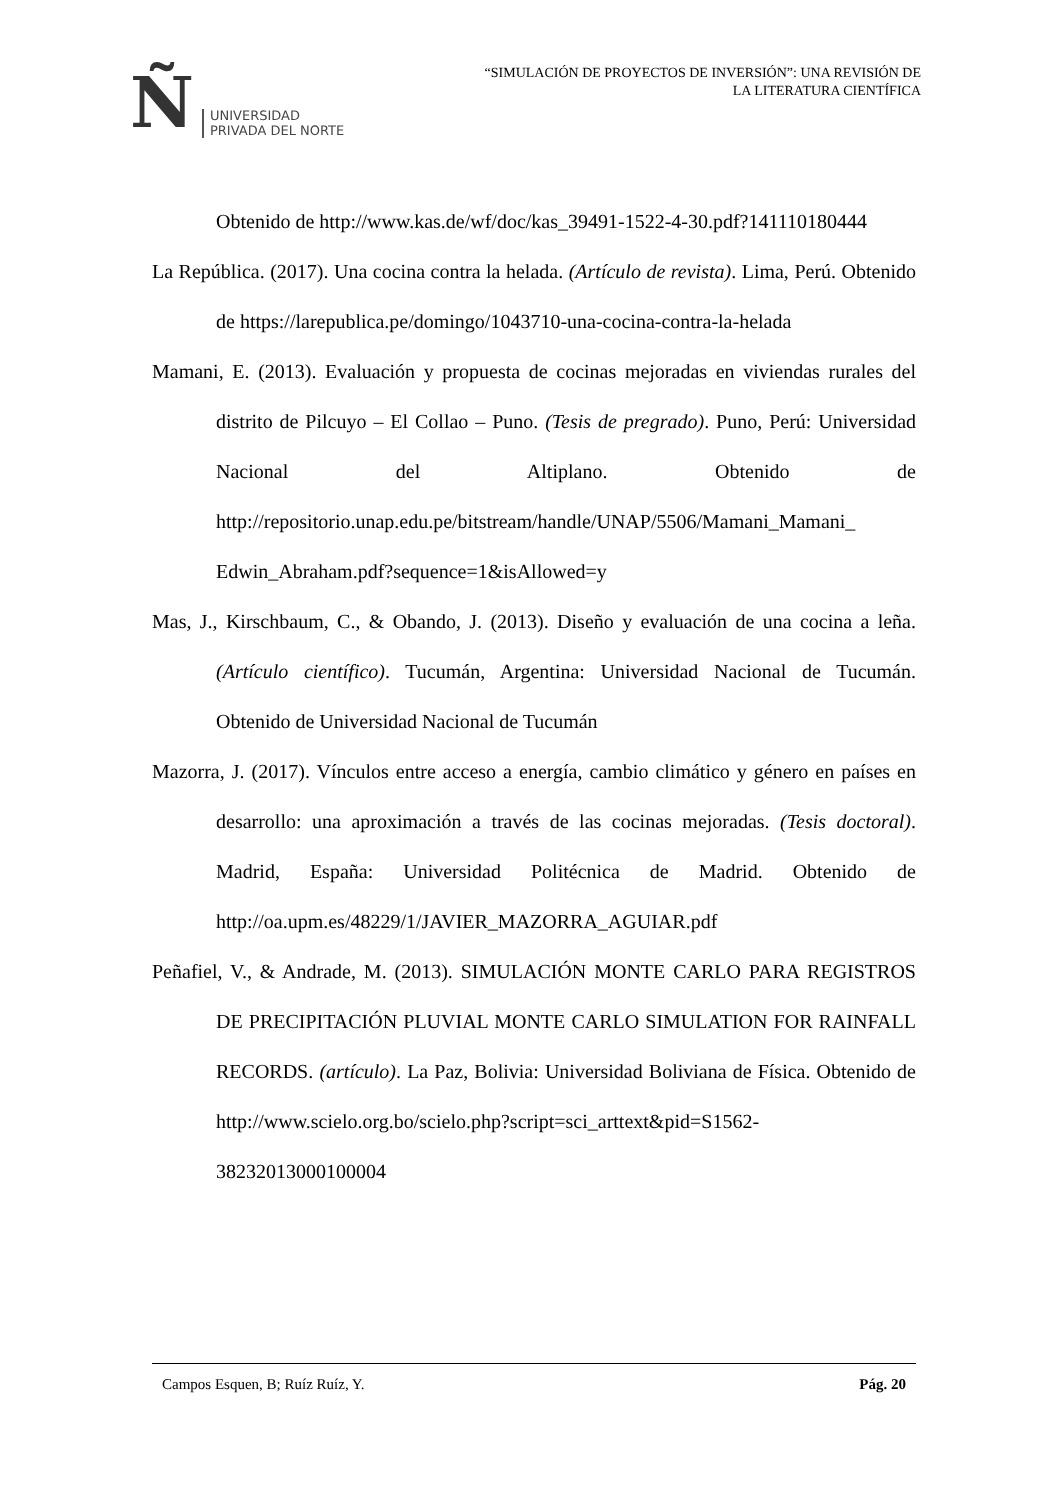Ñ UNIVERSIDAD
PRIVADA DEL NORTE
“SIMULACIÓN DE PROYECTOS DE INVERSIÓN”: UNA REVISIÓN DE
LA LITERATURA CIENTÍFICA
Obtenido de http://www.kas.de/wf/doc/kas_39491-1522-4-30.pdf?141110180444
La República. (2017). Una cocina contra la helada. (Artículo de revista). Lima, Perú. Obtenido de https://larepublica.pe/domingo/1043710-una-cocina-contra-la-helada
Mamani, E. (2013). Evaluación y propuesta de cocinas mejoradas en viviendas rurales del distrito de Pilcuyo – El Collao – Puno. (Tesis de pregrado). Puno, Perú: Universidad Nacional del Altiplano. Obtenido de http://repositorio.unap.edu.pe/bitstream/handle/UNAP/5506/Mamani_Mamani_ Edwin_Abraham.pdf?sequence=1&isAllowed=y
Mas, J., Kirschbaum, C., & Obando, J. (2013). Diseño y evaluación de una cocina a leña. (Artículo científico). Tucumán, Argentina: Universidad Nacional de Tucumán. Obtenido de Universidad Nacional de Tucumán
Mazorra, J. (2017). Vínculos entre acceso a energía, cambio climático y género en países en desarrollo: una aproximación a través de las cocinas mejoradas. (Tesis doctoral). Madrid, España: Universidad Politécnica de Madrid. Obtenido de http://oa.upm.es/48229/1/JAVIER_MAZORRA_AGUIAR.pdf
Peñafiel, V., & Andrade, M. (2013). SIMULACIÓN MONTE CARLO PARA REGISTROS DE PRECIPITACIÓN PLUVIAL MONTE CARLO SIMULATION FOR RAINFALL RECORDS. (artículo). La Paz, Bolivia: Universidad Boliviana de Física. Obtenido de http://www.scielo.org.bo/scielo.php?script=sci_arttext&pid=S1562-38232013000100004
Campos Esquen, B; Ruíz Ruíz, Y. Pág. 20